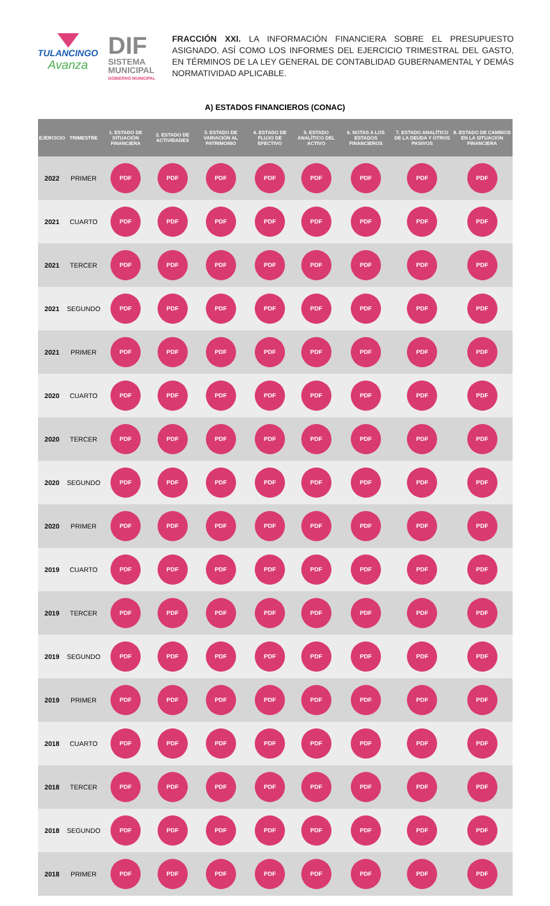TULANCINGO
Avanza
DIF
SISTEMA
MUNICIPAL
GOBIERNO MUNICIPAL
FRACCIÓN XXI. LA INFORMACIÓN FINANCIERA SOBRE EL PRESUPUESTO ASIGNADO, ASÍ COMO LOS INFORMES DEL EJERCICIO TRIMESTRAL DEL GASTO, EN TÉRMINOS DE LA LEY GENERAL DE CONTABLIDAD GUBERNAMENTAL Y DEMÁS NORMATIVIDAD APLICABLE.
A) ESTADOS FINANCIEROS (CONAC)
| EJERCICIO | TRIMESTRE | 1. ESTADO DE SITUACIÓN FINANCIERA | 2. ESTADO DE ACTIVIDADES | 3. ESTADO DE VARIACIÓN AL PATRIMONIO | 4. ESTADO DE FLUJO DE EFECTIVO | 5. ESTADO ANALÍTICO DEL ACTIVO | 6. NOTAS A LOS ESTADOS FINANCIEROS | 7. ESTADO ANALÍTICO DE LA DEUDA Y OTROS PASIVOS | 8. ESTADO DE CAMBIOS EN LA SITUACIÓN FINANCIERA |
| --- | --- | --- | --- | --- | --- | --- | --- | --- | --- |
| 2022 | PRIMER | PDF | PDF | PDF | PDF | PDF | PDF | PDF | PDF |
| 2021 | CUARTO | PDF | PDF | PDF | PDF | PDF | PDF | PDF | PDF |
| 2021 | TERCER | PDF | PDF | PDF | PDF | PDF | PDF | PDF | PDF |
| 2021 | SEGUNDO | PDF | PDF | PDF | PDF | PDF | PDF | PDF | PDF |
| 2021 | PRIMER | PDF | PDF | PDF | PDF | PDF | PDF | PDF | PDF |
| 2020 | CUARTO | PDF | PDF | PDF | PDF | PDF | PDF | PDF | PDF |
| 2020 | TERCER | PDF | PDF | PDF | PDF | PDF | PDF | PDF | PDF |
| 2020 | SEGUNDO | PDF | PDF | PDF | PDF | PDF | PDF | PDF | PDF |
| 2020 | PRIMER | PDF | PDF | PDF | PDF | PDF | PDF | PDF | PDF |
| 2019 | CUARTO | PDF | PDF | PDF | PDF | PDF | PDF | PDF | PDF |
| 2019 | TERCER | PDF | PDF | PDF | PDF | PDF | PDF | PDF | PDF |
| 2019 | SEGUNDO | PDF | PDF | PDF | PDF | PDF | PDF | PDF | PDF |
| 2019 | PRIMER | PDF | PDF | PDF | PDF | PDF | PDF | PDF | PDF |
| 2018 | CUARTO | PDF | PDF | PDF | PDF | PDF | PDF | PDF | PDF |
| 2018 | TERCER | PDF | PDF | PDF | PDF | PDF | PDF | PDF | PDF |
| 2018 | SEGUNDO | PDF | PDF | PDF | PDF | PDF | PDF | PDF | PDF |
| 2018 | PRIMER | PDF | PDF | PDF | PDF | PDF | PDF | PDF | PDF |